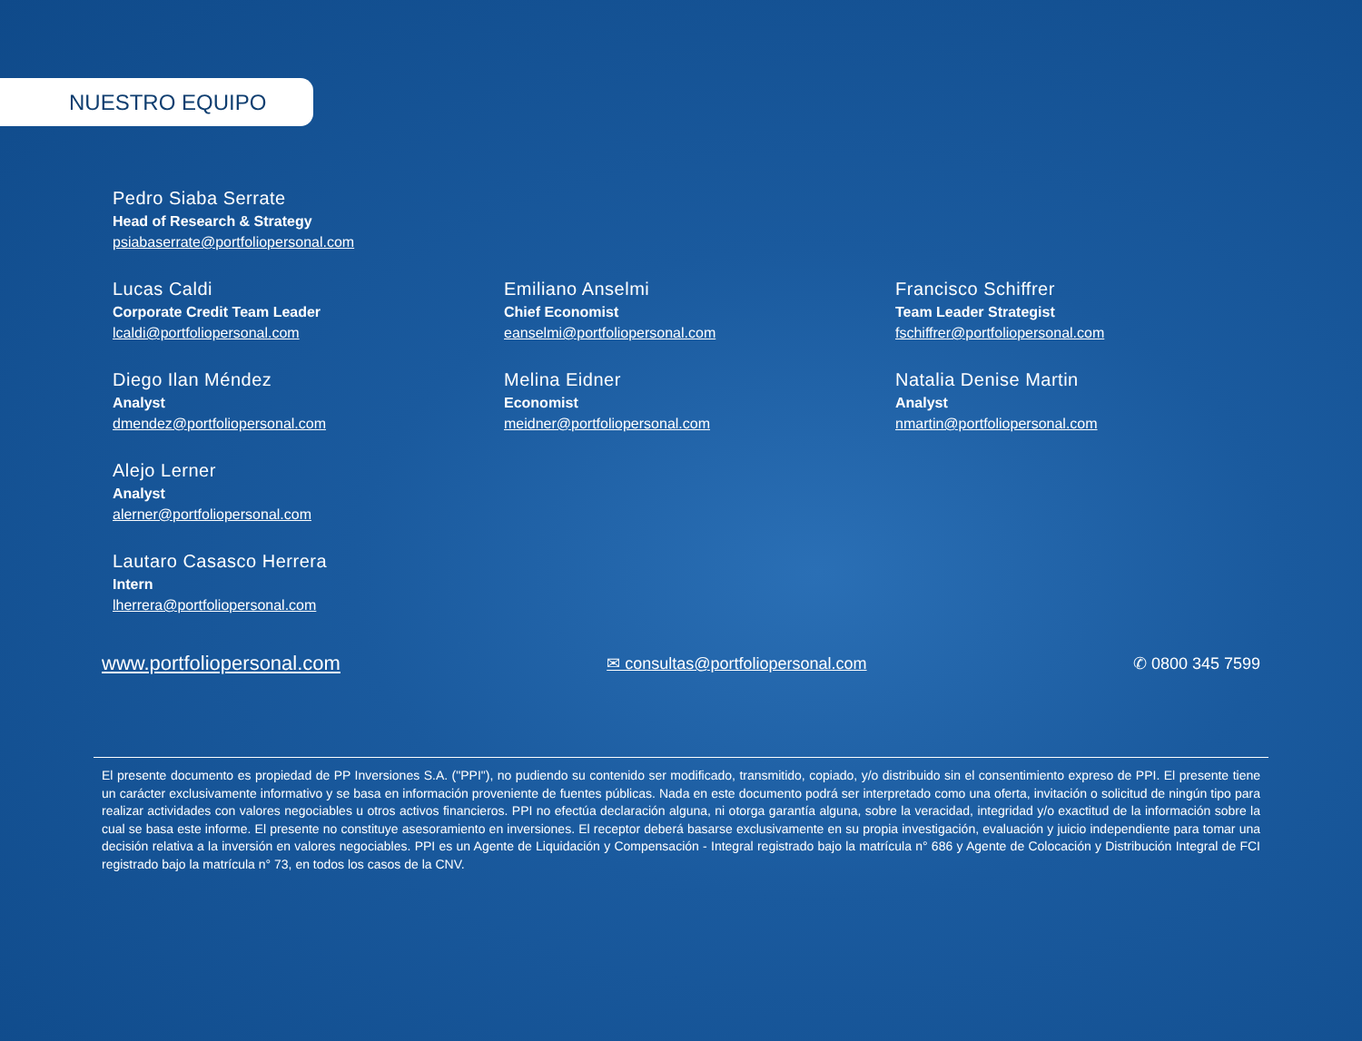NUESTRO EQUIPO
Pedro Siaba Serrate
Head of Research & Strategy
psiabaserrate@portfoliopersonal.com
Lucas Caldi
Corporate Credit Team Leader
lcaldi@portfoliopersonal.com
Emiliano Anselmi
Chief Economist
eanselmi@portfoliopersonal.com
Francisco Schiffrer
Team Leader Strategist
fschiffrer@portfoliopersonal.com
Diego Ilan Méndez
Analyst
dmendez@portfoliopersonal.com
Melina Eidner
Economist
meidner@portfoliopersonal.com
Natalia Denise Martin
Analyst
nmartin@portfoliopersonal.com
Alejo Lerner
Analyst
alerner@portfoliopersonal.com
Lautaro Casasco Herrera
Intern
lherrera@portfoliopersonal.com
www.portfoliopersonal.com
✉ consultas@portfoliopersonal.com
✆ 0800 345 7599
El presente documento es propiedad de PP Inversiones S.A. ("PPI"), no pudiendo su contenido ser modificado, transmitido, copiado, y/o distribuido sin el consentimiento expreso de PPI. El presente tiene un carácter exclusivamente informativo y se basa en información proveniente de fuentes públicas. Nada en este documento podrá ser interpretado como una oferta, invitación o solicitud de ningún tipo para realizar actividades con valores negociables u otros activos financieros. PPI no efectúa declaración alguna, ni otorga garantía alguna, sobre la veracidad, integridad y/o exactitud de la información sobre la cual se basa este informe. El presente no constituye asesoramiento en inversiones. El receptor deberá basarse exclusivamente en su propia investigación, evaluación y juicio independiente para tomar una decisión relativa a la inversión en valores negociables. PPI es un Agente de Liquidación y Compensación - Integral registrado bajo la matrícula n° 686 y Agente de Colocación y Distribución Integral de FCI registrado bajo la matrícula n° 73, en todos los casos de la CNV.